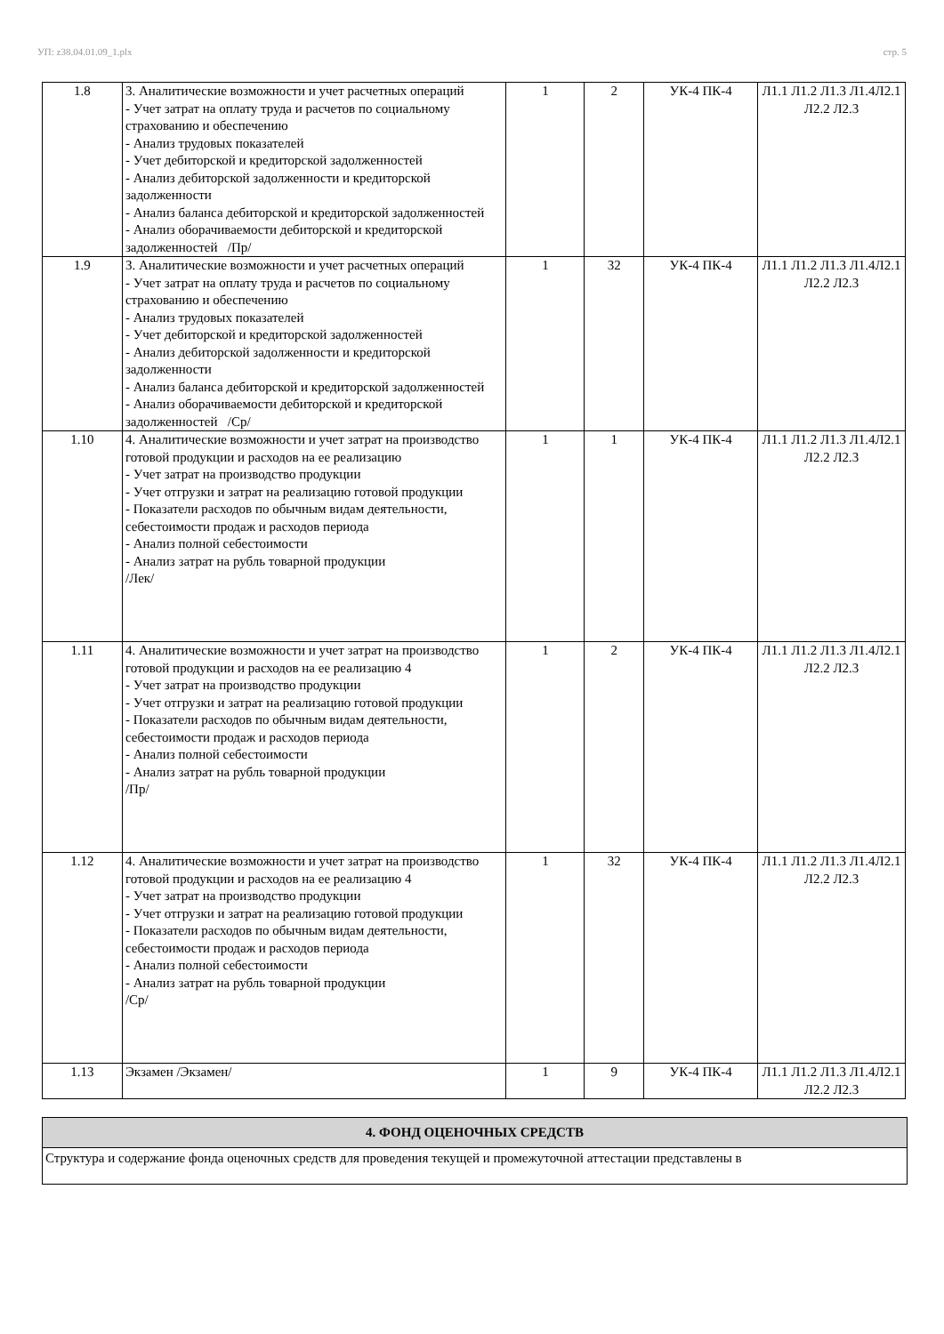УП: z38.04.01.09_1.plx стр. 5
| 1.8 | 3. Аналитические возможности и учет расчетных операций - Учет затрат на оплату труда и расчетов по социальному страхованию и обеспечению - Анализ трудовых показателей - Учет дебиторской и кредиторской задолженностей - Анализ дебиторской задолженности и кредиторской задолженности - Анализ баланса дебиторской и кредиторской задолженностей - Анализ оборачиваемости дебиторской и кредиторской задолженностей /Пр/ | 1 | 2 | УК-4 ПК-4 | Л1.1 Л1.2 Л1.3 Л1.4Л2.1 Л2.2 Л2.3 |
| 1.9 | 3. Аналитические возможности и учет расчетных операций - Учет затрат на оплату труда и расчетов по социальному страхованию и обеспечению - Анализ трудовых показателей - Учет дебиторской и кредиторской задолженностей - Анализ дебиторской задолженности и кредиторской задолженности - Анализ баланса дебиторской и кредиторской задолженностей - Анализ оборачиваемости дебиторской и кредиторской задолженностей /Ср/ | 1 | 32 | УК-4 ПК-4 | Л1.1 Л1.2 Л1.3 Л1.4Л2.1 Л2.2 Л2.3 |
| 1.10 | 4. Аналитические возможности и учет затрат на производство готовой продукции и расходов на ее реализацию - Учет затрат на производство продукции - Учет отгрузки и затрат на реализацию готовой продукции - Показатели расходов по обычным видам деятельности, себестоимости продаж и расходов периода - Анализ полной себестоимости - Анализ затрат на рубль товарной продукции /Лек/ | 1 | 1 | УК-4 ПК-4 | Л1.1 Л1.2 Л1.3 Л1.4Л2.1 Л2.2 Л2.3 |
| 1.11 | 4. Аналитические возможности и учет затрат на производство готовой продукции и расходов на ее реализацию 4 - Учет затрат на производство продукции - Учет отгрузки и затрат на реализацию готовой продукции - Показатели расходов по обычным видам деятельности, себестоимости продаж и расходов периода - Анализ полной себестоимости - Анализ затрат на рубль товарной продукции /Пр/ | 1 | 2 | УК-4 ПК-4 | Л1.1 Л1.2 Л1.3 Л1.4Л2.1 Л2.2 Л2.3 |
| 1.12 | 4. Аналитические возможности и учет затрат на производство готовой продукции и расходов на ее реализацию 4 - Учет затрат на производство продукции - Учет отгрузки и затрат на реализацию готовой продукции - Показатели расходов по обычным видам деятельности, себестоимости продаж и расходов периода - Анализ полной себестоимости - Анализ затрат на рубль товарной продукции /Ср/ | 1 | 32 | УК-4 ПК-4 | Л1.1 Л1.2 Л1.3 Л1.4Л2.1 Л2.2 Л2.3 |
| 1.13 | Экзамен /Экзамен/ | 1 | 9 | УК-4 ПК-4 | Л1.1 Л1.2 Л1.3 Л1.4Л2.1 Л2.2 Л2.3 |
4. ФОНД ОЦЕНОЧНЫХ СРЕДСТВ
Структура и содержание фонда оценочных средств для проведения текущей и промежуточной аттестации представлены в